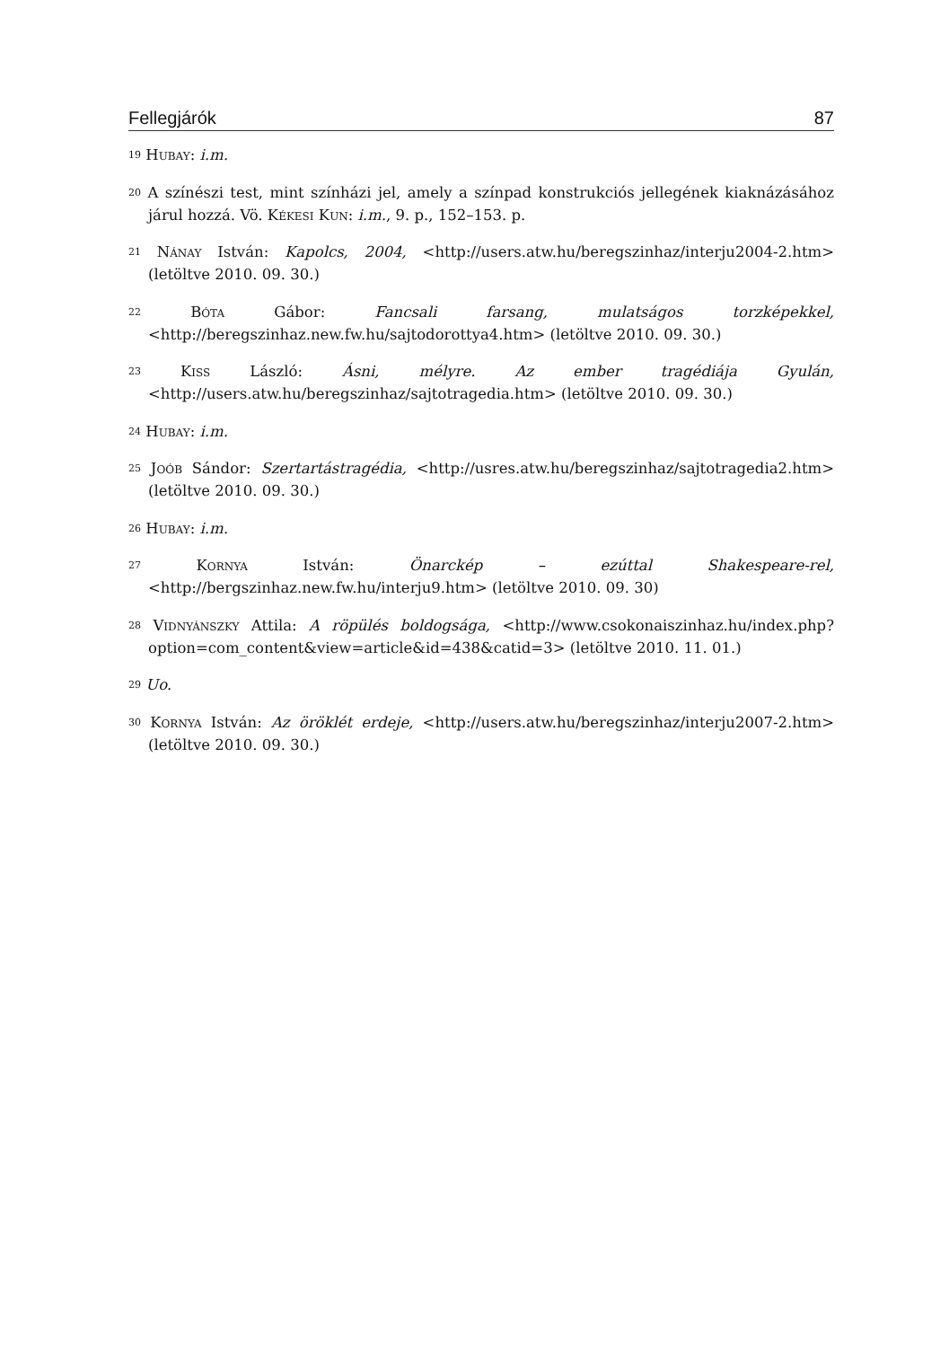Fellegjárók 87
<sup>19</sup> Hubay: i.m.
<sup>20</sup> A színészi test, mint színházi jel, amely a színpad konstrukciós jellegének kiaknázásához járul hozzá. Vö. Kékesi Kun: i.m., 9. p., 152–153. p.
<sup>21</sup> Nánay István: Kapolcs, 2004, <http://users.atw.hu/beregszinhaz/interju2004-2.htm> (letöltve 2010. 09. 30.)
<sup>22</sup> Bóta Gábor: Fancsali farsang, mulatságos torzképekkel, <http://beregszinhaz.new.fw.hu/sajtodorottya4.htm> (letöltve 2010. 09. 30.)
<sup>23</sup> Kiss László: Ásni, mélyre. Az ember tragédiája Gyulán, <http://users.atw.hu/beregszinhaz/sajtotragedia.htm> (letöltve 2010. 09. 30.)
<sup>24</sup> Hubay: i.m.
<sup>25</sup> Joób Sándor: Szertartástragédia, <http://usres.atw.hu/beregszinhaz/sajtotragedia2.htm> (letöltve 2010. 09. 30.)
<sup>26</sup> Hubay: i.m.
<sup>27</sup> Kornya István: Önarckép – ezúttal Shakespeare-rel, <http://bergszinhaz.new.fw.hu/interju9.htm> (letöltve 2010. 09. 30)
<sup>28</sup> Vidnyánszky Attila: A röpülés boldogsága, <http://www.csokonaiszinhaz.hu/index.php?option=com_content&view=article&id=438&catid=3> (letöltve 2010. 11. 01.)
<sup>29</sup> Uo.
<sup>30</sup> Kornya István: Az öröklét erdeje, <http://users.atw.hu/beregszinhaz/interju2007-2.htm> (letöltve 2010. 09. 30.)